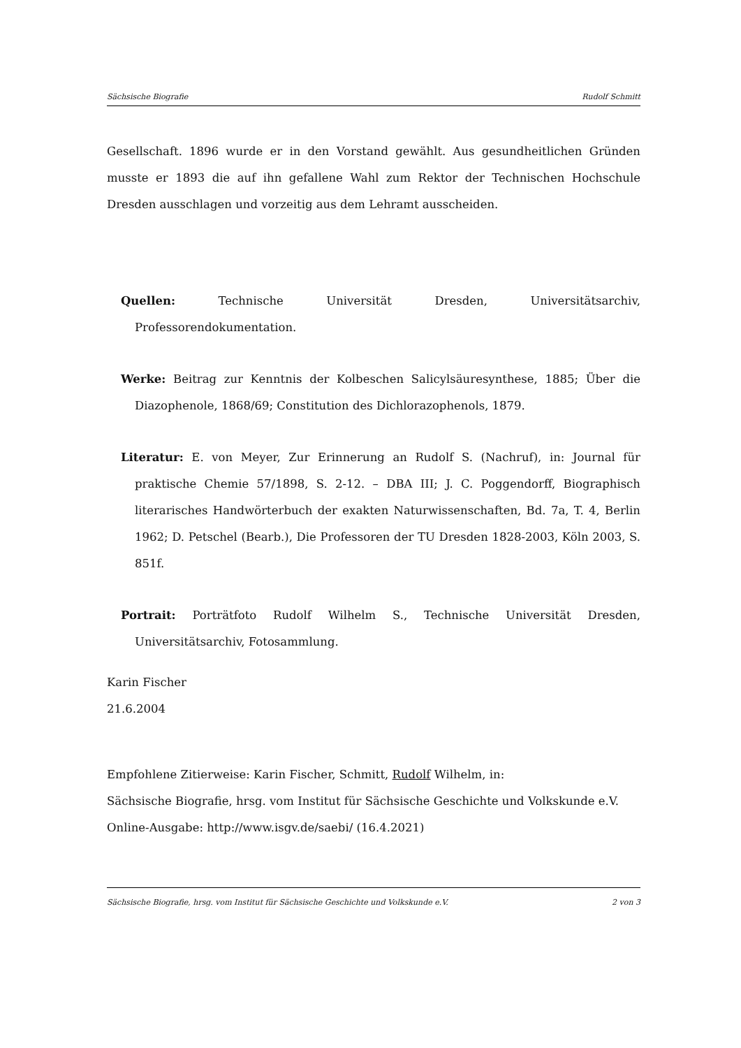Sächsische Biografie Rudolf Schmitt
Gesellschaft. 1896 wurde er in den Vorstand gewählt. Aus gesundheitlichen Gründen musste er 1893 die auf ihn gefallene Wahl zum Rektor der Technischen Hochschule Dresden ausschlagen und vorzeitig aus dem Lehramt ausscheiden.
Quellen: Technische Universität Dresden, Universitätsarchiv, Professorendokumentation.
Werke: Beitrag zur Kenntnis der Kolbeschen Salicylsäuresynthese, 1885; Über die Diazophenole, 1868/69; Constitution des Dichlorazophenols, 1879.
Literatur: E. von Meyer, Zur Erinnerung an Rudolf S. (Nachruf), in: Journal für praktische Chemie 57/1898, S. 2-12. – DBA III; J. C. Poggendorff, Biographisch literarisches Handwörterbuch der exakten Naturwissenschaften, Bd. 7a, T. 4, Berlin 1962; D. Petschel (Bearb.), Die Professoren der TU Dresden 1828-2003, Köln 2003, S. 851f.
Portrait: Porträtfoto Rudolf Wilhelm S., Technische Universität Dresden, Universitätsarchiv, Fotosammlung.
Karin Fischer
21.6.2004
Empfohlene Zitierweise: Karin Fischer, Schmitt, Rudolf Wilhelm, in:
Sächsische Biografie, hrsg. vom Institut für Sächsische Geschichte und Volkskunde e.V.
Online-Ausgabe: http://www.isgv.de/saebi/ (16.4.2021)
Sächsische Biografie, hrsg. vom Institut für Sächsische Geschichte und Volkskunde e.V. 2 von 3